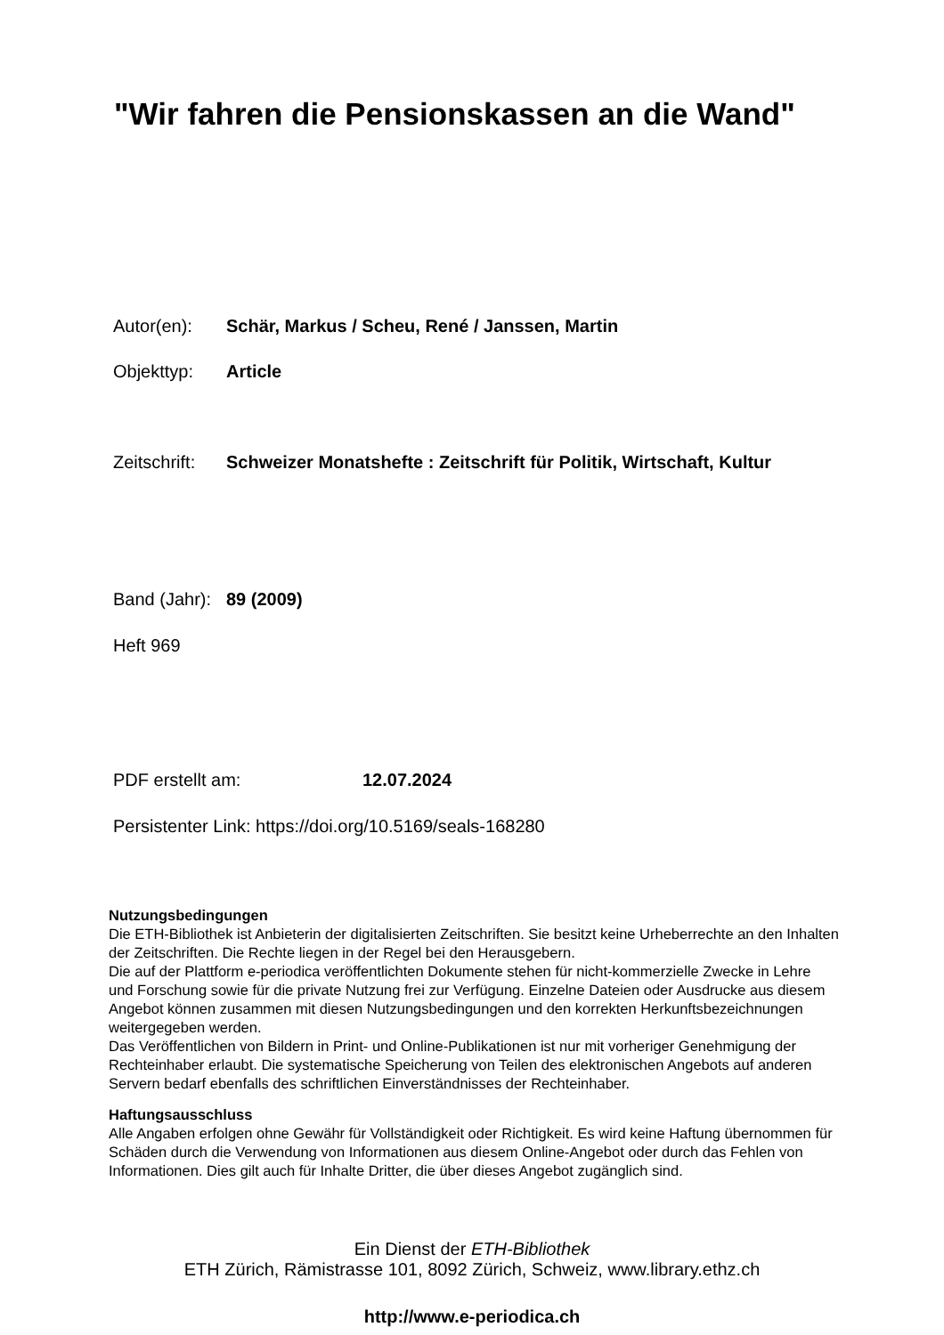"Wir fahren die Pensionskassen an die Wand"
Autor(en): Schär, Markus / Scheu, René / Janssen, Martin
Objekttyp: Article
Zeitschrift: Schweizer Monatshefte : Zeitschrift für Politik, Wirtschaft, Kultur
Band (Jahr): 89 (2009)
Heft 969
PDF erstellt am: 12.07.2024
Persistenter Link: https://doi.org/10.5169/seals-168280
Nutzungsbedingungen
Die ETH-Bibliothek ist Anbieterin der digitalisierten Zeitschriften. Sie besitzt keine Urheberrechte an den Inhalten der Zeitschriften. Die Rechte liegen in der Regel bei den Herausgebern.
Die auf der Plattform e-periodica veröffentlichten Dokumente stehen für nicht-kommerzielle Zwecke in Lehre und Forschung sowie für die private Nutzung frei zur Verfügung. Einzelne Dateien oder Ausdrucke aus diesem Angebot können zusammen mit diesen Nutzungsbedingungen und den korrekten Herkunftsbezeichnungen weitergegeben werden.
Das Veröffentlichen von Bildern in Print- und Online-Publikationen ist nur mit vorheriger Genehmigung der Rechteinhaber erlaubt. Die systematische Speicherung von Teilen des elektronischen Angebots auf anderen Servern bedarf ebenfalls des schriftlichen Einverständnisses der Rechteinhaber.
Haftungsausschluss
Alle Angaben erfolgen ohne Gewähr für Vollständigkeit oder Richtigkeit. Es wird keine Haftung übernommen für Schäden durch die Verwendung von Informationen aus diesem Online-Angebot oder durch das Fehlen von Informationen. Dies gilt auch für Inhalte Dritter, die über dieses Angebot zugänglich sind.
Ein Dienst der ETH-Bibliothek
ETH Zürich, Rämistrasse 101, 8092 Zürich, Schweiz, www.library.ethz.ch
http://www.e-periodica.ch